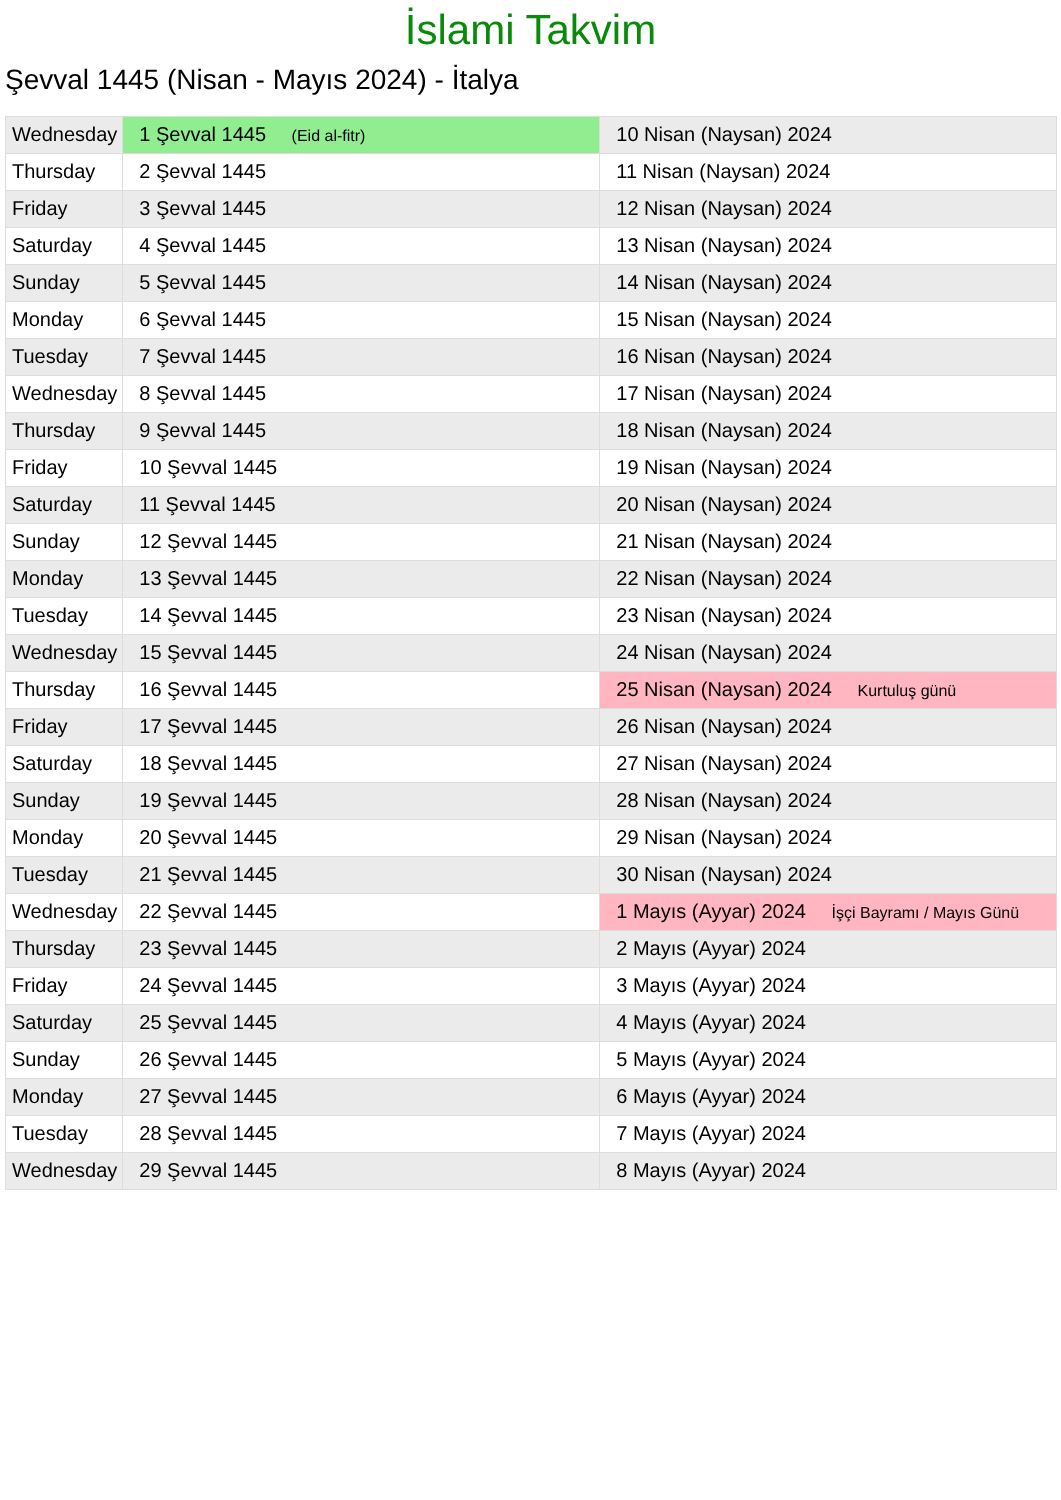İslami Takvim
Şevval 1445 (Nisan - Mayıs 2024) - İtalya
| Wednesday | 1 Şevval 1445 (Eid al-fitr) | 10 Nisan (Naysan) 2024 |
| Thursday | 2 Şevval 1445 | 11 Nisan (Naysan) 2024 |
| Friday | 3 Şevval 1445 | 12 Nisan (Naysan) 2024 |
| Saturday | 4 Şevval 1445 | 13 Nisan (Naysan) 2024 |
| Sunday | 5 Şevval 1445 | 14 Nisan (Naysan) 2024 |
| Monday | 6 Şevval 1445 | 15 Nisan (Naysan) 2024 |
| Tuesday | 7 Şevval 1445 | 16 Nisan (Naysan) 2024 |
| Wednesday | 8 Şevval 1445 | 17 Nisan (Naysan) 2024 |
| Thursday | 9 Şevval 1445 | 18 Nisan (Naysan) 2024 |
| Friday | 10 Şevval 1445 | 19 Nisan (Naysan) 2024 |
| Saturday | 11 Şevval 1445 | 20 Nisan (Naysan) 2024 |
| Sunday | 12 Şevval 1445 | 21 Nisan (Naysan) 2024 |
| Monday | 13 Şevval 1445 | 22 Nisan (Naysan) 2024 |
| Tuesday | 14 Şevval 1445 | 23 Nisan (Naysan) 2024 |
| Wednesday | 15 Şevval 1445 | 24 Nisan (Naysan) 2024 |
| Thursday | 16 Şevval 1445 | 25 Nisan (Naysan) 2024 Kurtuluş günü |
| Friday | 17 Şevval 1445 | 26 Nisan (Naysan) 2024 |
| Saturday | 18 Şevval 1445 | 27 Nisan (Naysan) 2024 |
| Sunday | 19 Şevval 1445 | 28 Nisan (Naysan) 2024 |
| Monday | 20 Şevval 1445 | 29 Nisan (Naysan) 2024 |
| Tuesday | 21 Şevval 1445 | 30 Nisan (Naysan) 2024 |
| Wednesday | 22 Şevval 1445 | 1 Mayıs (Ayyar) 2024 İşçi Bayramı / Mayıs Günü |
| Thursday | 23 Şevval 1445 | 2 Mayıs (Ayyar) 2024 |
| Friday | 24 Şevval 1445 | 3 Mayıs (Ayyar) 2024 |
| Saturday | 25 Şevval 1445 | 4 Mayıs (Ayyar) 2024 |
| Sunday | 26 Şevval 1445 | 5 Mayıs (Ayyar) 2024 |
| Monday | 27 Şevval 1445 | 6 Mayıs (Ayyar) 2024 |
| Tuesday | 28 Şevval 1445 | 7 Mayıs (Ayyar) 2024 |
| Wednesday | 29 Şevval 1445 | 8 Mayıs (Ayyar) 2024 |